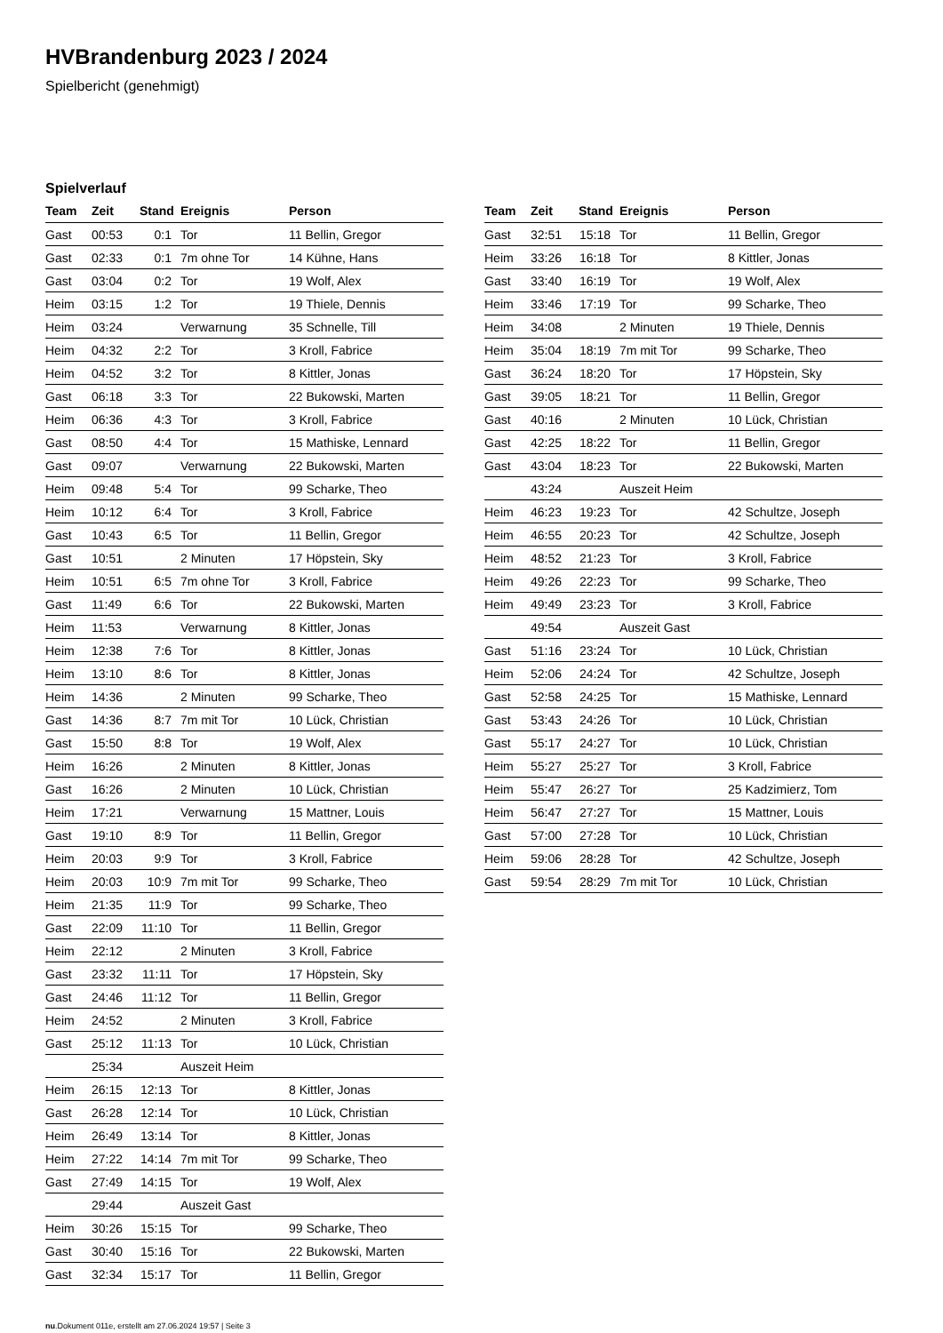HVBrandenburg 2023 / 2024
Spielbericht (genehmigt)
Spielverlauf
| Team | Zeit | Stand | Ereignis | Person |
| --- | --- | --- | --- | --- |
| Gast | 00:53 | 0:1 | Tor | 11 Bellin, Gregor |
| Gast | 02:33 | 0:1 | 7m ohne Tor | 14 Kühne, Hans |
| Gast | 03:04 | 0:2 | Tor | 19 Wolf, Alex |
| Heim | 03:15 | 1:2 | Tor | 19 Thiele, Dennis |
| Heim | 03:24 | | Verwarnung | 35 Schnelle, Till |
| Heim | 04:32 | 2:2 | Tor | 3 Kroll, Fabrice |
| Heim | 04:52 | 3:2 | Tor | 8 Kittler, Jonas |
| Gast | 06:18 | 3:3 | Tor | 22 Bukowski, Marten |
| Heim | 06:36 | 4:3 | Tor | 3 Kroll, Fabrice |
| Gast | 08:50 | 4:4 | Tor | 15 Mathiske, Lennard |
| Gast | 09:07 | | Verwarnung | 22 Bukowski, Marten |
| Heim | 09:48 | 5:4 | Tor | 99 Scharke, Theo |
| Heim | 10:12 | 6:4 | Tor | 3 Kroll, Fabrice |
| Gast | 10:43 | 6:5 | Tor | 11 Bellin, Gregor |
| Gast | 10:51 | | 2 Minuten | 17 Höpstein, Sky |
| Heim | 10:51 | 6:5 | 7m ohne Tor | 3 Kroll, Fabrice |
| Gast | 11:49 | 6:6 | Tor | 22 Bukowski, Marten |
| Heim | 11:53 | | Verwarnung | 8 Kittler, Jonas |
| Heim | 12:38 | 7:6 | Tor | 8 Kittler, Jonas |
| Heim | 13:10 | 8:6 | Tor | 8 Kittler, Jonas |
| Heim | 14:36 | | 2 Minuten | 99 Scharke, Theo |
| Gast | 14:36 | 8:7 | 7m mit Tor | 10 Lück, Christian |
| Gast | 15:50 | 8:8 | Tor | 19 Wolf, Alex |
| Heim | 16:26 | | 2 Minuten | 8 Kittler, Jonas |
| Gast | 16:26 | | 2 Minuten | 10 Lück, Christian |
| Heim | 17:21 | | Verwarnung | 15 Mattner, Louis |
| Gast | 19:10 | 8:9 | Tor | 11 Bellin, Gregor |
| Heim | 20:03 | 9:9 | Tor | 3 Kroll, Fabrice |
| Heim | 20:03 | 10:9 | 7m mit Tor | 99 Scharke, Theo |
| Heim | 21:35 | 11:9 | Tor | 99 Scharke, Theo |
| Gast | 22:09 | 11:10 | Tor | 11 Bellin, Gregor |
| Heim | 22:12 | | 2 Minuten | 3 Kroll, Fabrice |
| Gast | 23:32 | 11:11 | Tor | 17 Höpstein, Sky |
| Gast | 24:46 | 11:12 | Tor | 11 Bellin, Gregor |
| Heim | 24:52 | | 2 Minuten | 3 Kroll, Fabrice |
| Gast | 25:12 | 11:13 | Tor | 10 Lück, Christian |
| | 25:34 | | Auszeit Heim | |
| Heim | 26:15 | 12:13 | Tor | 8 Kittler, Jonas |
| Gast | 26:28 | 12:14 | Tor | 10 Lück, Christian |
| Heim | 26:49 | 13:14 | Tor | 8 Kittler, Jonas |
| Heim | 27:22 | 14:14 | 7m mit Tor | 99 Scharke, Theo |
| Gast | 27:49 | 14:15 | Tor | 19 Wolf, Alex |
| | 29:44 | | Auszeit Gast | |
| Heim | 30:26 | 15:15 | Tor | 99 Scharke, Theo |
| Gast | 30:40 | 15:16 | Tor | 22 Bukowski, Marten |
| Gast | 32:34 | 15:17 | Tor | 11 Bellin, Gregor |
| Team | Zeit | Stand | Ereignis | Person |
| --- | --- | --- | --- | --- |
| Gast | 32:51 | 15:18 | Tor | 11 Bellin, Gregor |
| Heim | 33:26 | 16:18 | Tor | 8 Kittler, Jonas |
| Gast | 33:40 | 16:19 | Tor | 19 Wolf, Alex |
| Heim | 33:46 | 17:19 | Tor | 99 Scharke, Theo |
| Heim | 34:08 | | 2 Minuten | 19 Thiele, Dennis |
| Heim | 35:04 | 18:19 | 7m mit Tor | 99 Scharke, Theo |
| Gast | 36:24 | 18:20 | Tor | 17 Höpstein, Sky |
| Gast | 39:05 | 18:21 | Tor | 11 Bellin, Gregor |
| Gast | 40:16 | | 2 Minuten | 10 Lück, Christian |
| Gast | 42:25 | 18:22 | Tor | 11 Bellin, Gregor |
| Gast | 43:04 | 18:23 | Tor | 22 Bukowski, Marten |
| | 43:24 | | Auszeit Heim | |
| Heim | 46:23 | 19:23 | Tor | 42 Schultze, Joseph |
| Heim | 46:55 | 20:23 | Tor | 42 Schultze, Joseph |
| Heim | 48:52 | 21:23 | Tor | 3 Kroll, Fabrice |
| Heim | 49:26 | 22:23 | Tor | 99 Scharke, Theo |
| Heim | 49:49 | 23:23 | Tor | 3 Kroll, Fabrice |
| | 49:54 | | Auszeit Gast | |
| Gast | 51:16 | 23:24 | Tor | 10 Lück, Christian |
| Heim | 52:06 | 24:24 | Tor | 42 Schultze, Joseph |
| Gast | 52:58 | 24:25 | Tor | 15 Mathiske, Lennard |
| Gast | 53:43 | 24:26 | Tor | 10 Lück, Christian |
| Gast | 55:17 | 24:27 | Tor | 10 Lück, Christian |
| Heim | 55:27 | 25:27 | Tor | 3 Kroll, Fabrice |
| Heim | 55:47 | 26:27 | Tor | 25 Kadzimierz, Tom |
| Heim | 56:47 | 27:27 | Tor | 15 Mattner, Louis |
| Gast | 57:00 | 27:28 | Tor | 10 Lück, Christian |
| Heim | 59:06 | 28:28 | Tor | 42 Schultze, Joseph |
| Gast | 59:54 | 28:29 | 7m mit Tor | 10 Lück, Christian |
nu.Dokument 011e, erstellt am 27.06.2024 19:57 | Seite 3